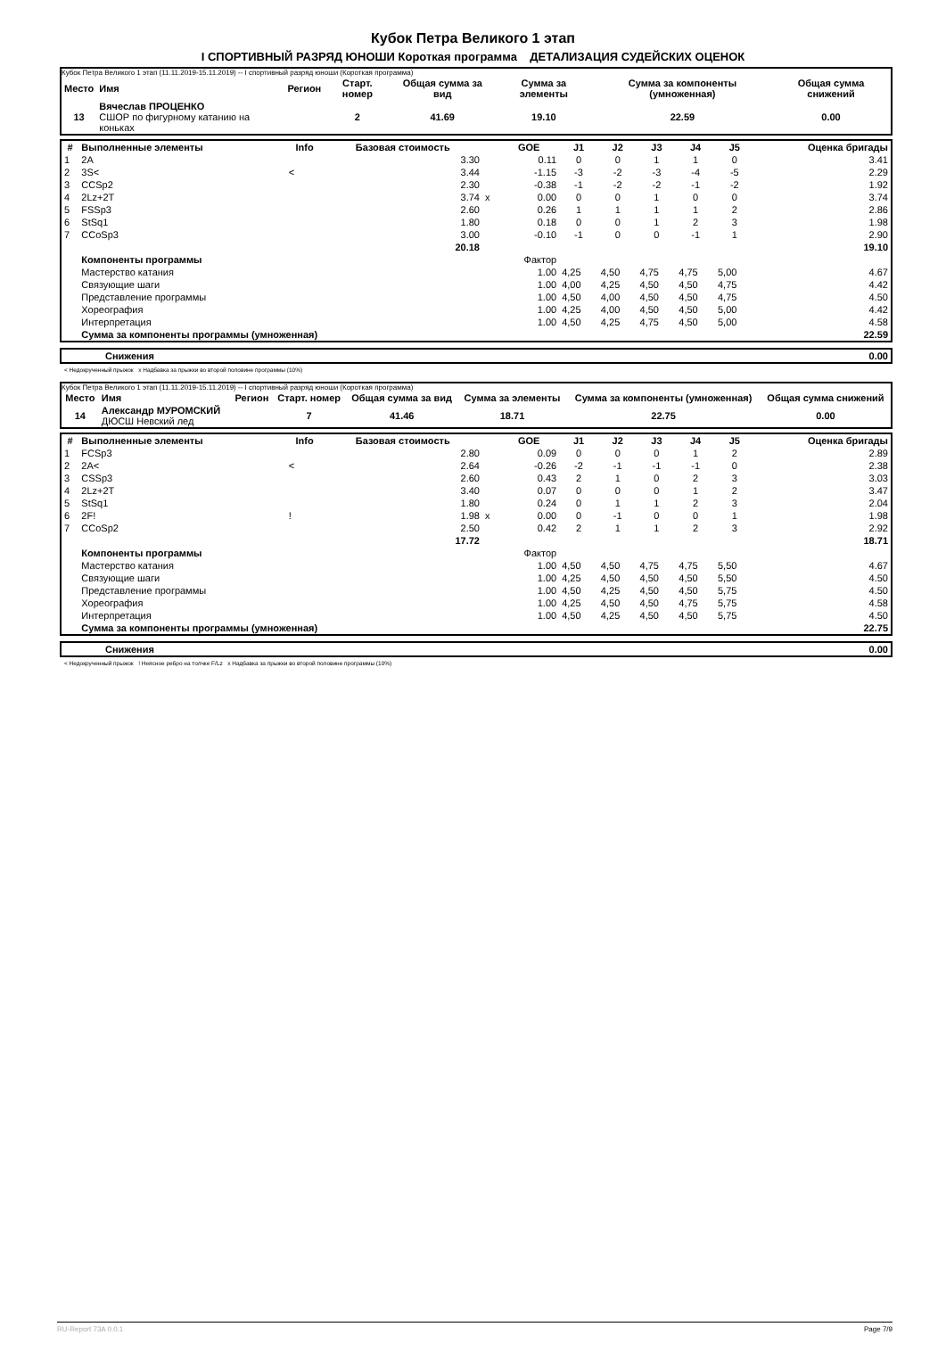Кубок Петра Великого 1 этап
I СПОРТИВНЫЙ РАЗРЯД ЮНОШИ Короткая программа ДЕТАЛИЗАЦИЯ СУДЕЙСКИХ ОЦЕНОК
Кубок Петра Великого 1 этап (11.11.2019-15.11.2019) -- I спортивный разряд юноши (Короткая программа)
| Место | Имя | Регион | Старт. номер | Общая сумма за вид | Сумма за элементы | Сумма за компоненты (умноженная) | Общая сумма снижений |
| --- | --- | --- | --- | --- | --- | --- | --- |
| 13 | Вячеслав ПРОЦЕНКО СШОР по фигурному катанию на коньках | | 2 | 41.69 | 19.10 | 22.59 | 0.00 |
| # | Выполненные элементы | Info | Базовая стоимость | | GOE | J1 | J2 | J3 | J4 | J5 | Оценка бригады |
| --- | --- | --- | --- | --- | --- | --- | --- | --- | --- | --- | --- |
| 1 | 2A | | 3.30 | | 0.11 | 0 | 0 | 1 | 1 | 0 | 3.41 |
| 2 | 3S< | < | 3.44 | | -1.15 | -3 | -2 | -3 | -4 | -5 | 2.29 |
| 3 | CCSp2 | | 2.30 | | -0.38 | -1 | -2 | -2 | -1 | -2 | 1.92 |
| 4 | 2Lz+2T | | 3.74 | x | 0.00 | 0 | 0 | 1 | 0 | 0 | 3.74 |
| 5 | FSSp3 | | 2.60 | | 0.26 | 1 | 1 | 1 | 1 | 2 | 2.86 |
| 6 | StSq1 | | 1.80 | | 0.18 | 0 | 0 | 1 | 2 | 3 | 1.98 |
| 7 | CCoSp3 | | 3.00 | | -0.10 | -1 | 0 | 0 | -1 | 1 | 2.90 |
| | | | 20.18 | | | | | | | | 19.10 |
| | Компоненты программы | | | | Фактор | | | | | | |
| | Мастерство катания | | | | 1.00 | 4,25 | 4,50 | 4,75 | 4,75 | 5,00 | 4.67 |
| | Связующие шаги | | | | 1.00 | 4,00 | 4,25 | 4,50 | 4,50 | 4,75 | 4.42 |
| | Представление программы | | | | 1.00 | 4,50 | 4,00 | 4,50 | 4,50 | 4,75 | 4.50 |
| | Хореография | | | | 1.00 | 4,25 | 4,00 | 4,50 | 4,50 | 5,00 | 4.42 |
| | Интерпретация | | | | 1.00 | 4,50 | 4,25 | 4,75 | 4,50 | 5,00 | 4.58 |
| | Сумма за компоненты программы (умноженная) | | | | | | | | | | 22.59 |
| | Снижения | 0.00 |
< Недокрученный прыжок x Надбавка за прыжки во второй половине программы (10%)
Кубок Петра Великого 1 этап (11.11.2019-15.11.2019) -- I спортивный разряд юноши (Короткая программа)
| Место | Имя | Регион | Старт. номер | Общая сумма за вид | Сумма за элементы | Сумма за компоненты (умноженная) | Общая сумма снижений |
| --- | --- | --- | --- | --- | --- | --- | --- |
| 14 | Александр МУРОМСКИЙ ДЮСШ Невский лед | | 7 | 41.46 | 18.71 | 22.75 | 0.00 |
| # | Выполненные элементы | Info | Базовая стоимость | | GOE | J1 | J2 | J3 | J4 | J5 | Оценка бригады |
| --- | --- | --- | --- | --- | --- | --- | --- | --- | --- | --- | --- |
| 1 | FCSp3 | | 2.80 | | 0.09 | 0 | 0 | 0 | 1 | 2 | 2.89 |
| 2 | 2A< | < | 2.64 | | -0.26 | -2 | -1 | -1 | -1 | 0 | 2.38 |
| 3 | CSSp3 | | 2.60 | | 0.43 | 2 | 1 | 0 | 2 | 3 | 3.03 |
| 4 | 2Lz+2T | | 3.40 | | 0.07 | 0 | 0 | 0 | 1 | 2 | 3.47 |
| 5 | StSq1 | | 1.80 | | 0.24 | 0 | 1 | 1 | 2 | 3 | 2.04 |
| 6 | 2F! | ! | 1.98 | x | 0.00 | 0 | -1 | 0 | 0 | 1 | 1.98 |
| 7 | CCoSp2 | | 2.50 | | 0.42 | 2 | 1 | 1 | 2 | 3 | 2.92 |
| | | | 17.72 | | | | | | | | 18.71 |
| | Компоненты программы | | | | Фактор | | | | | | |
| | Мастерство катания | | | | 1.00 | 4,50 | 4,50 | 4,75 | 4,75 | 5,50 | 4.67 |
| | Связующие шаги | | | | 1.00 | 4,25 | 4,50 | 4,50 | 4,50 | 5,50 | 4.50 |
| | Представление программы | | | | 1.00 | 4,50 | 4,25 | 4,50 | 4,50 | 5,75 | 4.50 |
| | Хореография | | | | 1.00 | 4,25 | 4,50 | 4,50 | 4,75 | 5,75 | 4.58 |
| | Интерпретация | | | | 1.00 | 4,50 | 4,25 | 4,50 | 4,50 | 5,75 | 4.50 |
| | Сумма за компоненты программы (умноженная) | | | | | | | | | | 22.75 |
| | Снижения | 0.00 |
< Недокрученный прыжок ! Неясное ребро на толчке F/Lz x Надбавка за прыжки во второй половине программы (10%)
RU-Report 73A 0.0.1 Page 7/9